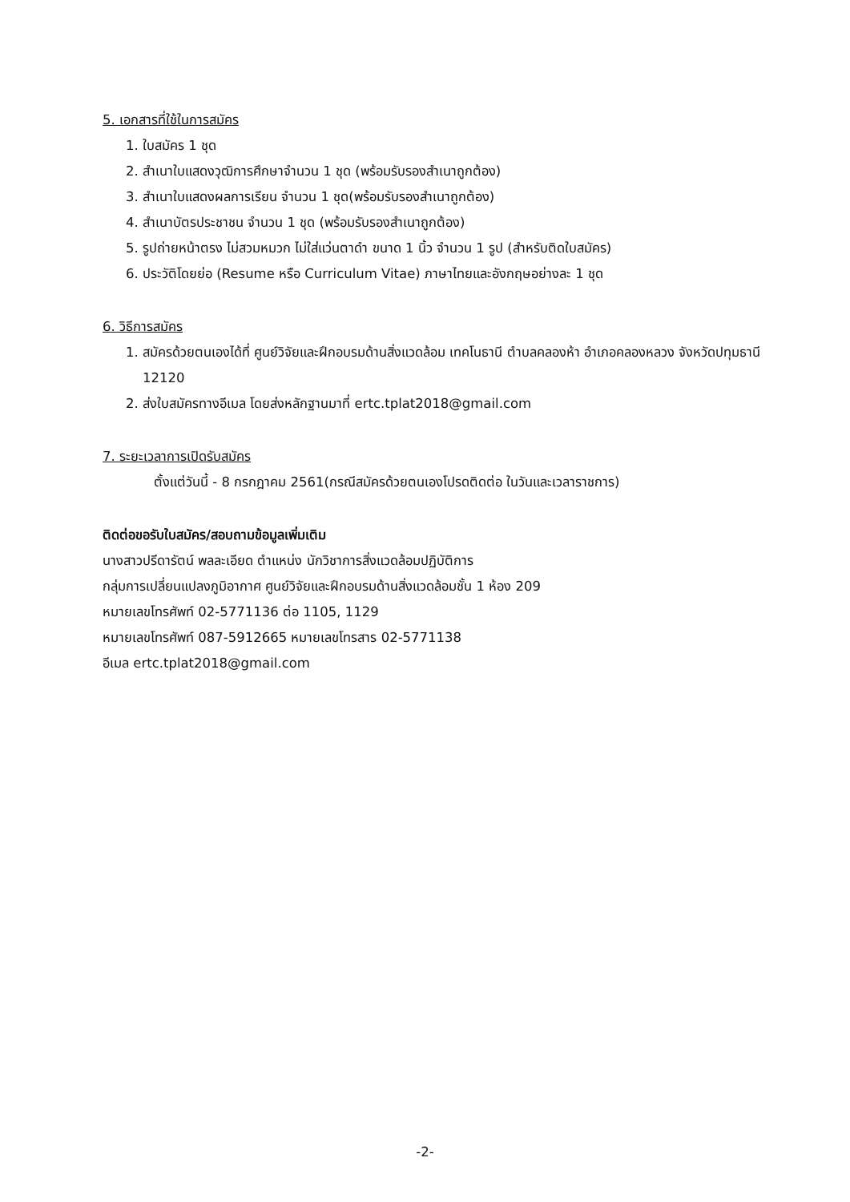5. เอกสารที่ใช้ในการสมัคร
1. ใบสมัคร 1 ชุด
2. สำเนาใบแสดงวุฒิการศึกษาจำนวน 1 ชุด (พร้อมรับรองสำเนาถูกต้อง)
3. สำเนาใบแสดงผลการเรียน จำนวน 1 ชุด(พร้อมรับรองสำเนาถูกต้อง)
4. สำเนาบัตรประชาชน จำนวน 1 ชุด (พร้อมรับรองสำเนาถูกต้อง)
5. รูปถ่ายหน้าตรง ไม่สวมหมวก ไม่ใส่แว่นตาดำ ขนาด 1 นิ้ว จำนวน 1 รูป (สำหรับติดใบสมัคร)
6. ประวัติโดยย่อ (Resume หรือ Curriculum Vitae) ภาษาไทยและอังกฤษอย่างละ 1 ชุด
6. วิธีการสมัคร
1. สมัครด้วยตนเองได้ที่ ศูนย์วิจัยและฝึกอบรมด้านสิ่งแวดล้อม เทคโนธานี ตำบลคลองห้า อำเภอคลองหลวง จังหวัดปทุมธานี 12120
2. ส่งใบสมัครทางอีเมล โดยส่งหลักฐานมาที่ ertc.tplat2018@gmail.com
7. ระยะเวลาการเปิดรับสมัคร
ตั้งแต่วันนี้ - 8 กรกฎาคม 2561(กรณีสมัครด้วยตนเองโปรดติดต่อ ในวันและเวลาราชการ)
ติดต่อขอรับใบสมัคร/สอบถามข้อมูลเพิ่มเติม
นางสาวปรีดารัตน์ พลละเอียด ตำแหน่ง นักวิชาการสิ่งแวดล้อมปฏิบัติการ
กลุ่มการเปลี่ยนแปลงภูมิอากาศ ศูนย์วิจัยและฝึกอบรมด้านสิ่งแวดล้อมชั้น 1 ห้อง 209
หมายเลขโทรศัพท์ 02-5771136 ต่อ 1105, 1129
หมายเลขโทรศัพท์ 087-5912665 หมายเลขโทรสาร 02-5771138
อีเมล ertc.tplat2018@gmail.com
-2-